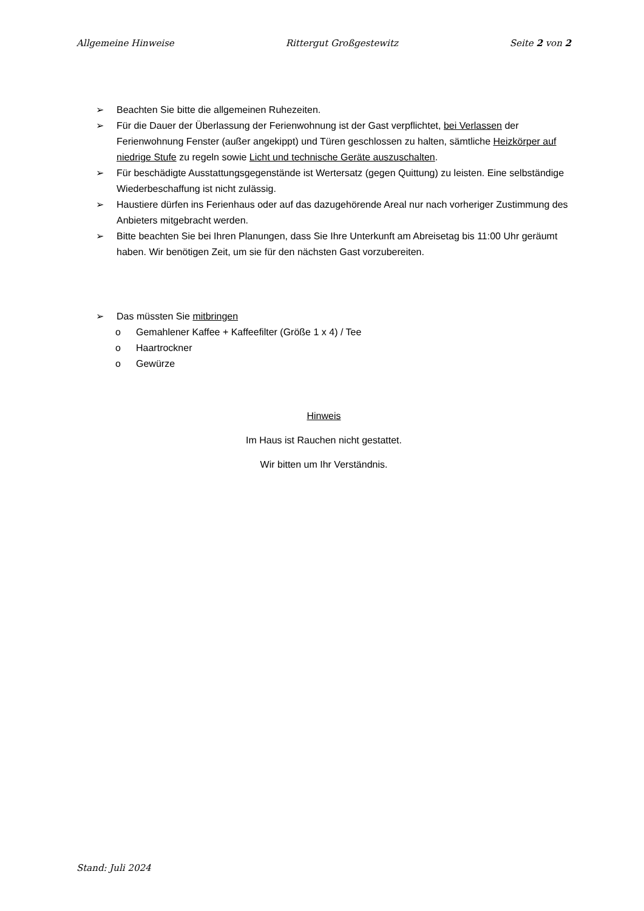Allgemeine Hinweise Rittergut Großgestewitz Seite 2 von 2
➢ Beachten Sie bitte die allgemeinen Ruhezeiten.
➢ Für die Dauer der Überlassung der Ferienwohnung ist der Gast verpflichtet, bei Verlassen der Ferienwohnung Fenster (außer angekippt) und Türen geschlossen zu halten, sämtliche Heizkörper auf niedrige Stufe zu regeln sowie Licht und technische Geräte auszuschalten.
➢ Für beschädigte Ausstattungsgegenstände ist Wertersatz (gegen Quittung) zu leisten. Eine selbständige Wiederbeschaffung ist nicht zulässig.
➢ Haustiere dürfen ins Ferienhaus oder auf das dazugehörende Areal nur nach vorheriger Zustimmung des Anbieters mitgebracht werden.
➢ Bitte beachten Sie bei Ihren Planungen, dass Sie Ihre Unterkunft am Abreisetag bis 11:00 Uhr geräumt haben. Wir benötigen Zeit, um sie für den nächsten Gast vorzubereiten.
➢ Das müssten Sie mitbringen
o Gemahlener Kaffee + Kaffeefilter (Größe 1 x 4) / Tee
o Haartrockner
o Gewürze
Hinweis
Im Haus ist Rauchen nicht gestattet.
Wir bitten um Ihr Verständnis.
Stand: Juli 2024